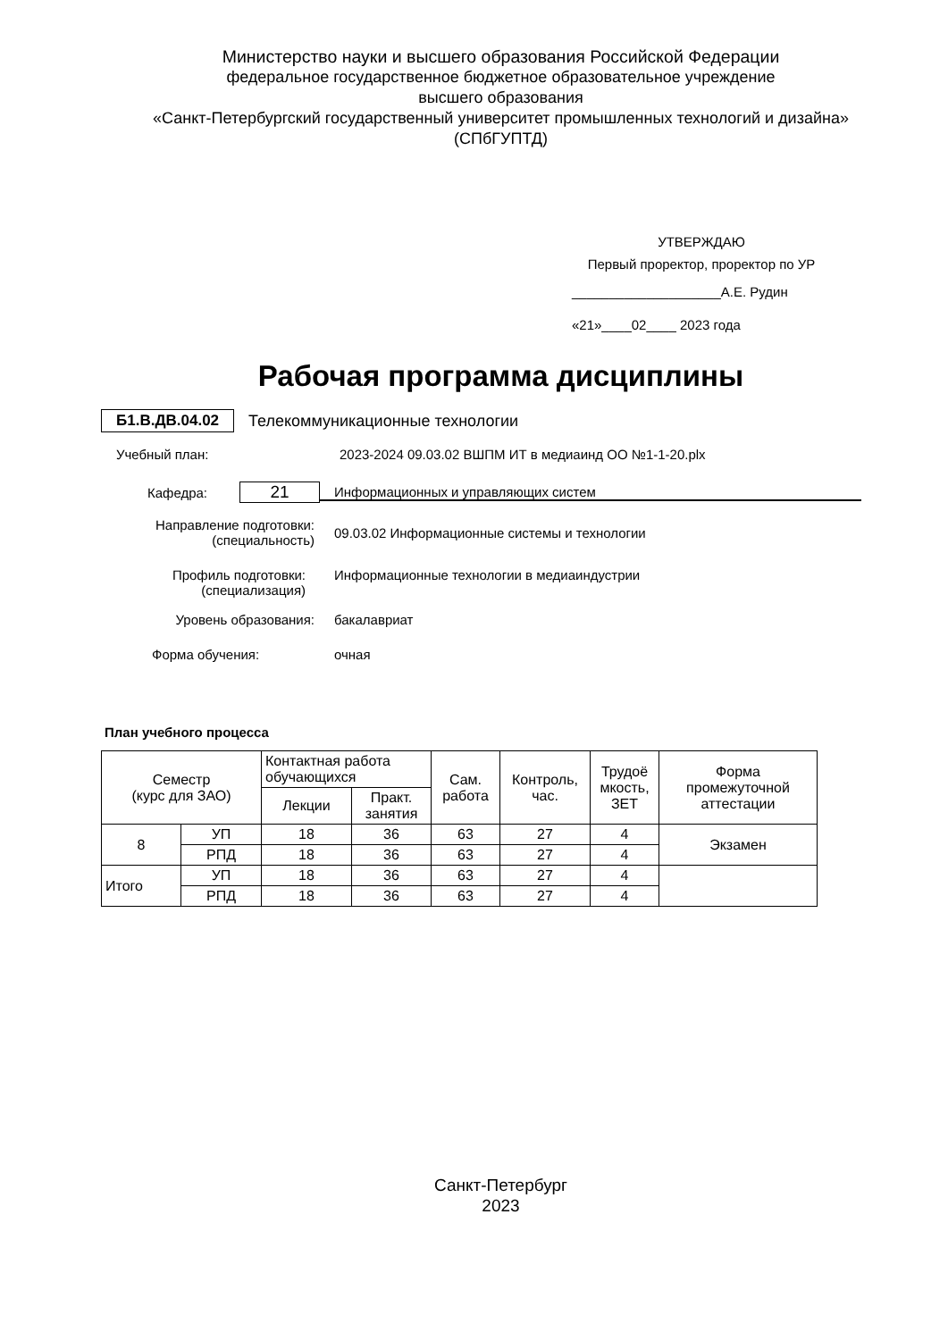Министерство науки и высшего образования Российской Федерации
федеральное государственное бюджетное образовательное учреждение
высшего образования
«Санкт-Петербургский государственный университет промышленных технологий и дизайна»
(СПбГУПТД)
УТВЕРЖДАЮ
Первый проректор, проректор по УР
____________________А.Е. Рудин
«21»____02____ 2023 года
Рабочая программа дисциплины
Б1.В.ДВ.04.02 Телекоммуникационные технологии
Учебный план: 2023-2024 09.03.02 ВШПМ ИТ в медиаинд ОО №1-1-20.plx
Кафедра: 21 Информационных и управляющих систем
Направление подготовки:
(специальность) 09.03.02 Информационные системы и технологии
Профиль подготовки:
(специализация) Информационные технологии в медиаиндустрии
Уровень образования: бакалавриат
Форма обучения: очная
План учебного процесса
| Семестр (курс для ЗАО) | | Контактная работа обучающихся | | Сам. работа | Контроль, час. | Трудоё мкость, ЗЕТ | Форма промежуточной аттестации |
| --- | --- | --- | --- | --- | --- | --- | --- |
| | | Лекции | Практ. занятия | | | | |
| 8 | УП | 18 | 36 | 63 | 27 | 4 | Экзамен |
| | РПД | 18 | 36 | 63 | 27 | 4 | |
| Итого | УП | 18 | 36 | 63 | 27 | 4 | |
| | РПД | 18 | 36 | 63 | 27 | 4 | |
Санкт-Петербург
2023